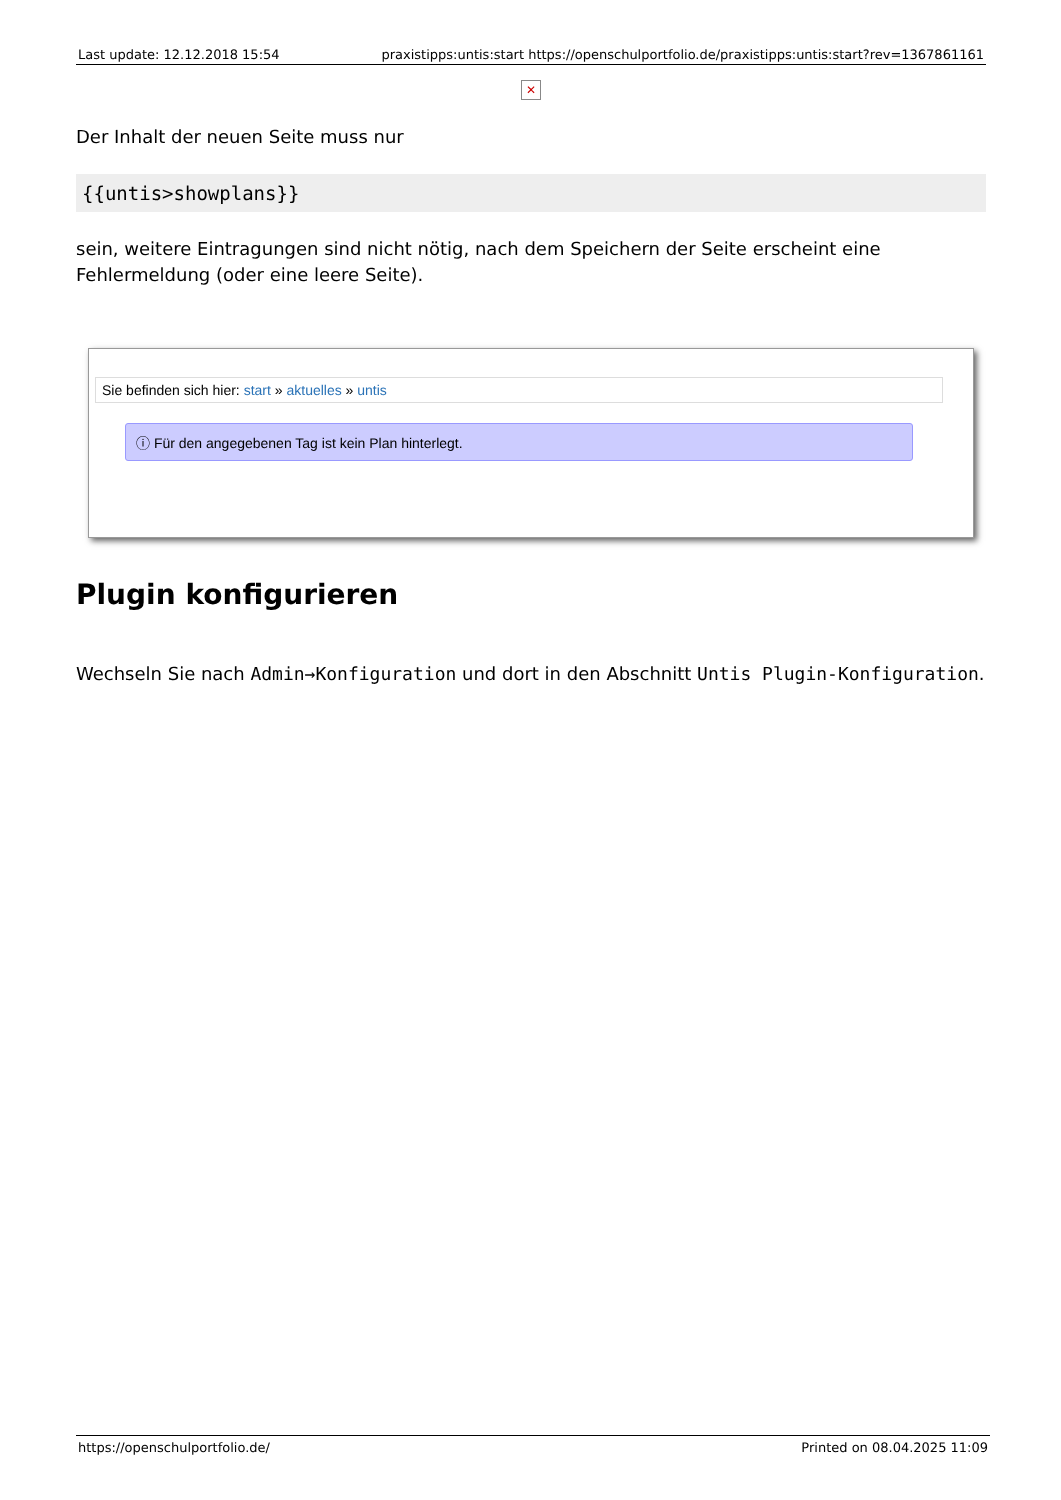| Last update: 12.12.2018 15:54 | praxistipps:untis:start https://openschulportfolio.de/praxistipps:untis:start?rev=1367861161 |
✕
Der Inhalt der neuen Seite muss nur
{{untis>showplans}}
sein, weitere Eintragungen sind nicht nötig, nach dem Speichern der Seite erscheint eine Fehlermeldung (oder eine leere Seite).
Sie befinden sich hier: start » aktuelles » untis
ⓘ Für den angegebenen Tag ist kein Plan hinterlegt.
Plugin konfigurieren
Wechseln Sie nach Admin→Konfiguration und dort in den Abschnitt Untis Plugin-Konfiguration.
https://openschulportfolio.de/ Printed on 08.04.2025 11:09